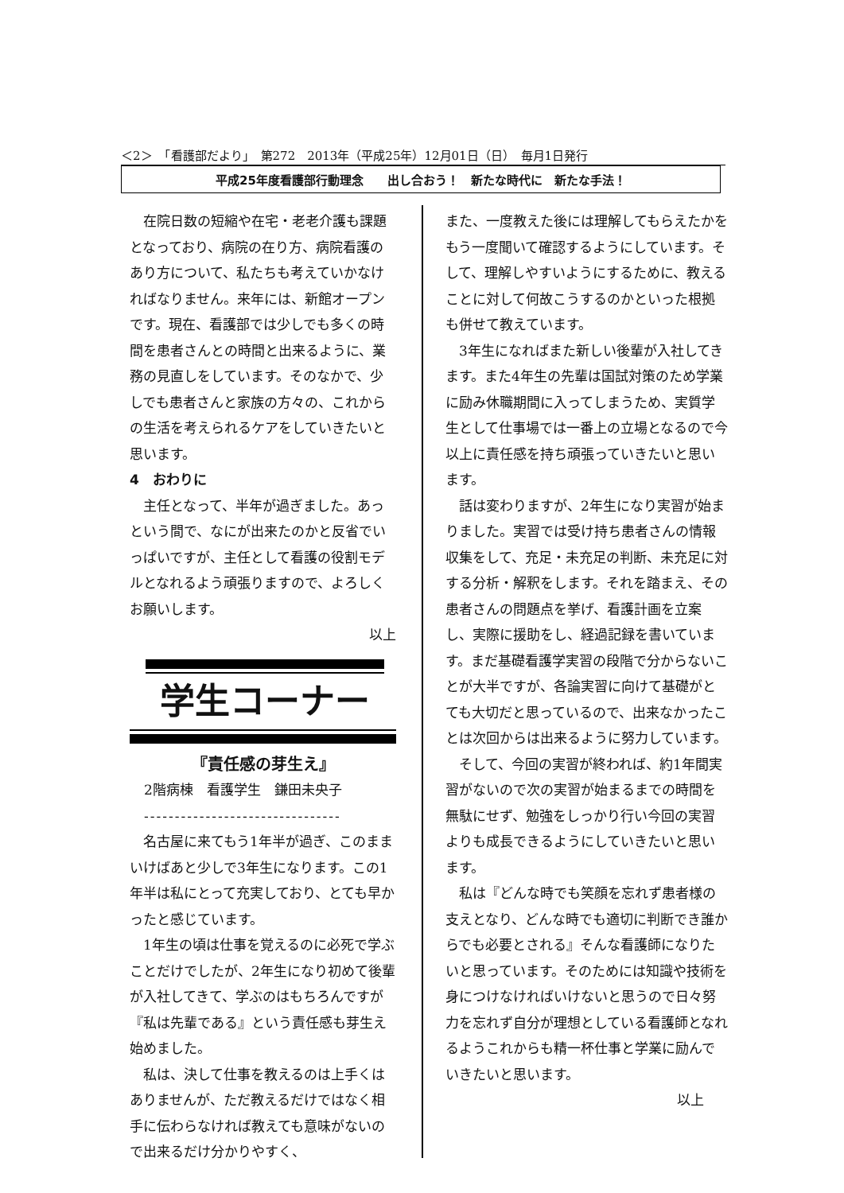＜2＞　「看護部だより」　第272　2013年（平成25年）12月01日（日）　毎月1日発行
平成25年度看護部行動理念　　出し合おう！　新たな時代に　新たな手法！
在院日数の短縮や在宅・老老介護も課題となっており、病院の在り方、病院看護のあり方について、私たちも考えていかなければなりません。来年には、新館オープンです。現在、看護部では少しでも多くの時間を患者さんとの時間と出来るように、業務の見直しをしています。そのなかで、少しでも患者さんと家族の方々の、これからの生活を考えられるケアをしていきたいと思います。
4　おわりに
主任となって、半年が過ぎました。あっという間で、なにが出来たのかと反省でいっぱいですが、主任として看護の役割モデルとなれるよう頑張りますので、よろしくお願いします。
以上
学生コーナー
『責任感の芽生え』
2階病棟　看護学生　鎌田未央子
--------------------------------
名古屋に来てもう1年半が過ぎ、このままいけばあと少しで3年生になります。この1年半は私にとって充実しており、とても早かったと感じています。
1年生の頃は仕事を覚えるのに必死で学ぶことだけでしたが、2年生になり初めて後輩が入社してきて、学ぶのはもちろんですが『私は先輩である』という責任感も芽生え始めました。
私は、決して仕事を教えるのは上手くはありませんが、ただ教えるだけではなく相手に伝わらなければ教えても意味がないので出来るだけ分かりやすく、
また、一度教えた後には理解してもらえたかをもう一度聞いて確認するようにしています。そして、理解しやすいようにするために、教えることに対して何故こうするのかといった根拠も併せて教えています。
3年生になればまた新しい後輩が入社してきます。また4年生の先輩は国試対策のため学業に励み休職期間に入ってしまうため、実質学生として仕事場では一番上の立場となるので今以上に責任感を持ち頑張っていきたいと思います。
話は変わりますが、2年生になり実習が始まりました。実習では受け持ち患者さんの情報収集をして、充足・未充足の判断、未充足に対する分析・解釈をします。それを踏まえ、その患者さんの問題点を挙げ、看護計画を立案し、実際に援助をし、経過記録を書いています。まだ基礎看護学実習の段階で分からないことが大半ですが、各論実習に向けて基礎がとても大切だと思っているので、出来なかったことは次回からは出来るように努力しています。
そして、今回の実習が終われば、約1年間実習がないので次の実習が始まるまでの時間を無駄にせず、勉強をしっかり行い今回の実習よりも成長できるようにしていきたいと思います。
私は『どんな時でも笑顔を忘れず患者様の支えとなり、どんな時でも適切に判断でき誰からでも必要とされる』そんな看護師になりたいと思っています。そのためには知識や技術を身につけなければいけないと思うので日々努力を忘れず自分が理想としている看護師となれるようこれからも精一杯仕事と学業に励んでいきたいと思います。
以上